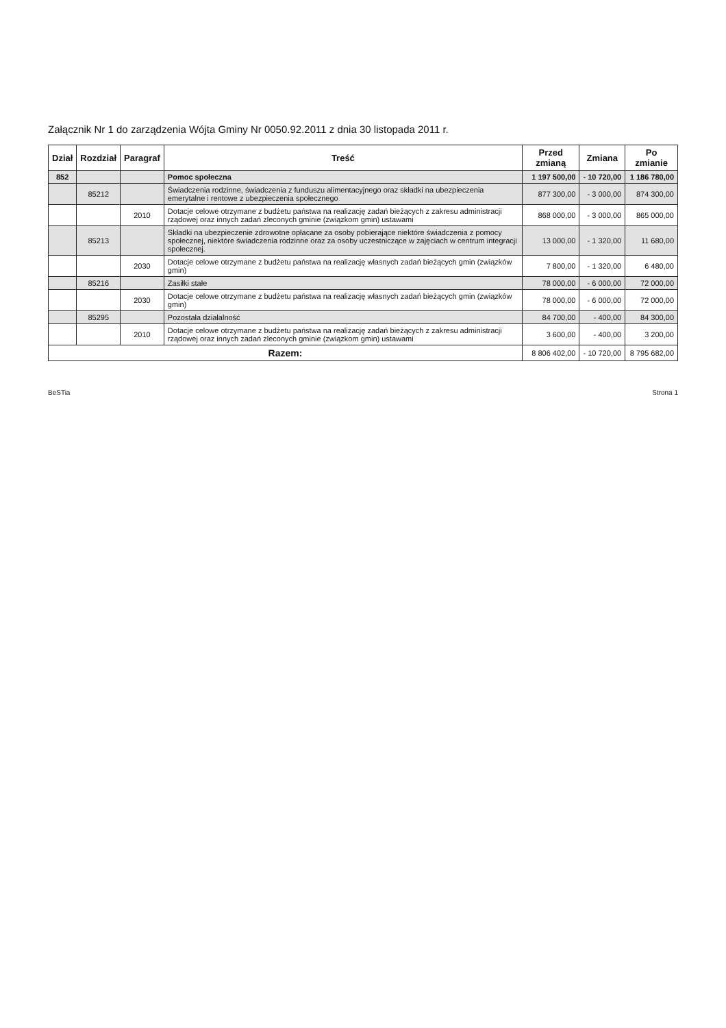Załącznik Nr 1 do zarządzenia Wójta Gminy Nr 0050.92.2011 z dnia 30 listopada 2011 r.
| Dział | Rozdział | Paragraf | Treść | Przed zmianą | Zmiana | Po zmianie |
| --- | --- | --- | --- | --- | --- | --- |
| 852 | | | Pomoc społeczna | 1 197 500,00 | - 10 720,00 | 1 186 780,00 |
| | 85212 | | Świadczenia rodzinne, świadczenia z funduszu alimentacyjnego oraz składki na ubezpieczenia emerytalne i rentowe z ubezpieczenia społecznego | 877 300,00 | - 3 000,00 | 874 300,00 |
| | | 2010 | Dotacje celowe otrzymane z budżetu państwa na realizację zadań bieżących z zakresu administracji rządowej oraz innych zadań zleconych gminie (związkom gmin) ustawami | 868 000,00 | - 3 000,00 | 865 000,00 |
| | 85213 | | Składki na ubezpieczenie zdrowotne opłacane za osoby pobierające niektóre świadczenia z pomocy społecznej, niektóre świadczenia rodzinne oraz za osoby uczestniczące w zajęciach w centrum integracji społecznej. | 13 000,00 | - 1 320,00 | 11 680,00 |
| | | 2030 | Dotacje celowe otrzymane z budżetu państwa na realizację własnych zadań bieżących gmin (związków gmin) | 7 800,00 | - 1 320,00 | 6 480,00 |
| | 85216 | | Zasiłki stałe | 78 000,00 | - 6 000,00 | 72 000,00 |
| | | 2030 | Dotacje celowe otrzymane z budżetu państwa na realizację własnych zadań bieżących gmin (związków gmin) | 78 000,00 | - 6 000,00 | 72 000,00 |
| | 85295 | | Pozostała działalność | 84 700,00 | - 400,00 | 84 300,00 |
| | | 2010 | Dotacje celowe otrzymane z budżetu państwa na realizację zadań bieżących z zakresu administracji rządowej oraz innych zadań zleconych gminie (związkom gmin) ustawami | 3 600,00 | - 400,00 | 3 200,00 |
| Razem: | | | | 8 806 402,00 | - 10 720,00 | 8 795 682,00 |
BeSTia Strona 1